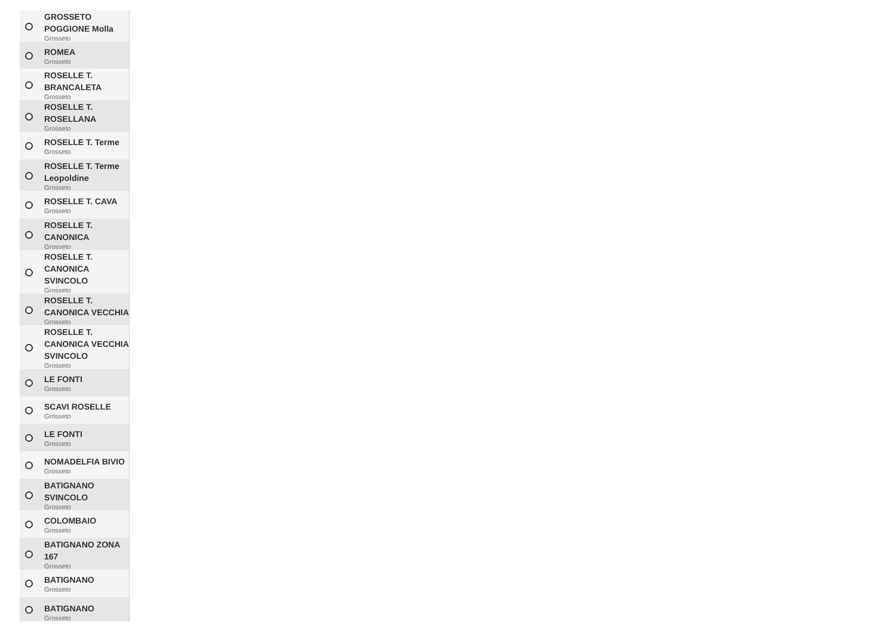GROSSETO POGGIONE Molla
Grosseto
ROMEA
Grosseto
ROSELLE T. BRANCALETA
Grosseto
ROSELLE T. ROSELLANA
Grosseto
ROSELLE T. Terme
Grosseto
ROSELLE T. Terme Leopoldine
Grosseto
ROSELLE T. CAVA
Grosseto
ROSELLE T. CANONICA
Grosseto
ROSELLE T. CANONICA SVINCOLO
Grosseto
ROSELLE T. CANONICA VECCHIA
Grosseto
ROSELLE T. CANONICA VECCHIA SVINCOLO
Grosseto
LE FONTI
Grosseto
SCAVI ROSELLE
Grosseto
LE FONTI
Grosseto
NOMADELFIA BIVIO
Grosseto
BATIGNANO SVINCOLO
Grosseto
COLOMBAIO
Grosseto
BATIGNANO ZONA 167
Grosseto
BATIGNANO
Grosseto
BATIGNANO
Grosseto